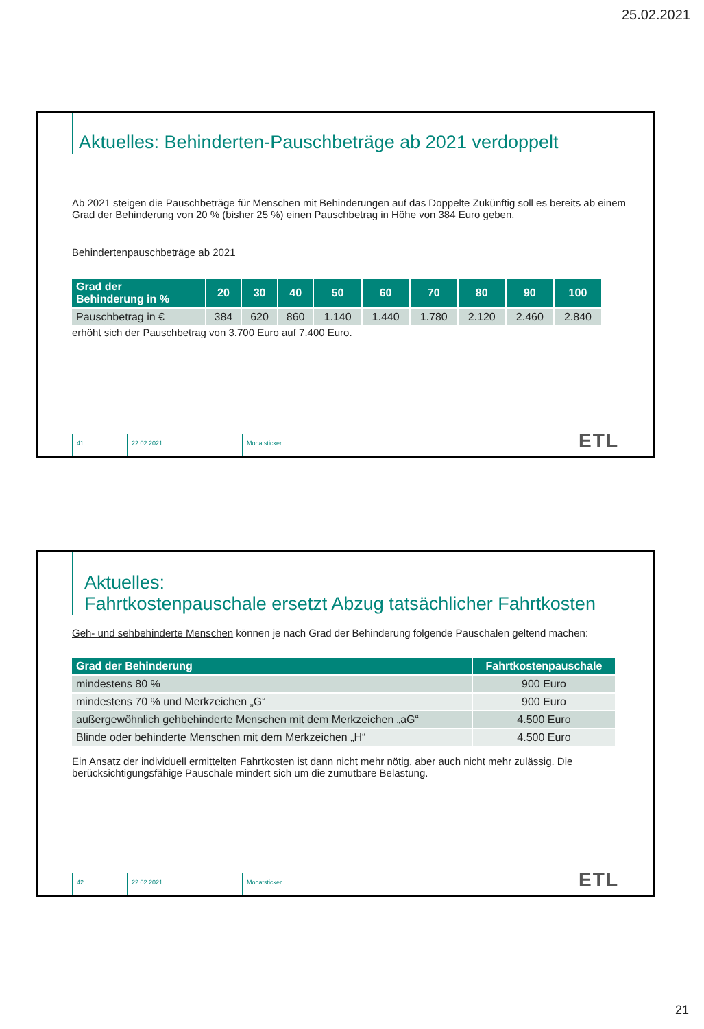25.02.2021
Aktuelles: Behinderten-Pauschbeträge ab 2021 verdoppelt
Ab 2021 steigen die Pauschbeträge für Menschen mit Behinderungen auf das Doppelte Zukünftig soll es bereits ab einem Grad der Behinderung von 20 % (bisher 25 %) einen Pauschbetrag in Höhe von 384 Euro geben.
Behindertenpauschbeträge ab 2021
| Grad der Behinderung in % | 20 | 30 | 40 | 50 | 60 | 70 | 80 | 90 | 100 |
| --- | --- | --- | --- | --- | --- | --- | --- | --- | --- |
| Pauschbetrag in € | 384 | 620 | 860 | 1.140 | 1.440 | 1.780 | 2.120 | 2.460 | 2.840 |
erhöht sich der Pauschbetrag von 3.700 Euro auf 7.400 Euro.
41 22.02.2021 Monatsticker
ETL
Aktuelles:
Fahrtkostenpauschale ersetzt Abzug tatsächlicher Fahrtkosten
Geh- und sehbehinderte Menschen können je nach Grad der Behinderung folgende Pauschalen geltend machen:
| Grad der Behinderung | Fahrtkostenpauschale |
| --- | --- |
| mindestens 80 % | 900 Euro |
| mindestens 70 % und Merkzeichen „G“ | 900 Euro |
| außergewöhnlich gehbehinderte Menschen mit dem Merkzeichen „aG“ | 4.500 Euro |
| Blinde oder behinderte Menschen mit dem Merkzeichen „H“ | 4.500 Euro |
Ein Ansatz der individuell ermittelten Fahrtkosten ist dann nicht mehr nötig, aber auch nicht mehr zulässig. Die berücksichtigungsfähige Pauschale mindert sich um die zumutbare Belastung.
42 22.02.2021 Monatsticker
ETL
21